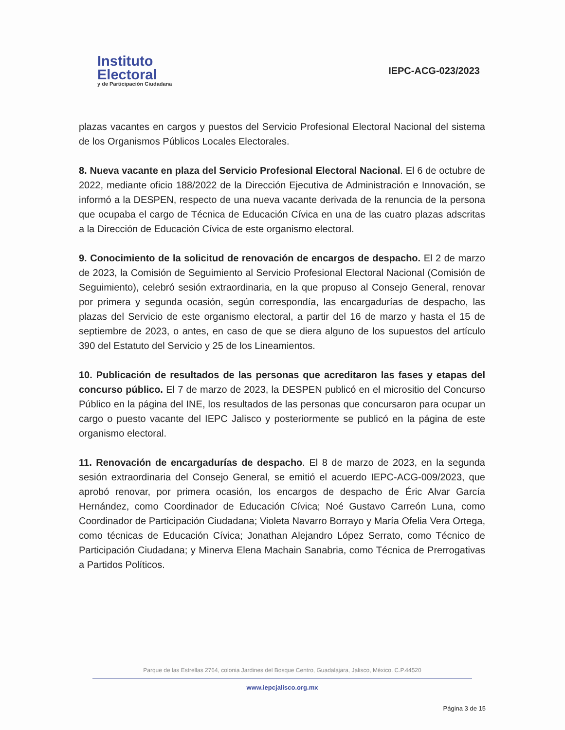Instituto
Electoral
y de Participación Ciudadana
IEPC-ACG-023/2023
plazas vacantes en cargos y puestos del Servicio Profesional Electoral Nacional del sistema de los Organismos Públicos Locales Electorales.
8. Nueva vacante en plaza del Servicio Profesional Electoral Nacional. El 6 de octubre de 2022, mediante oficio 188/2022 de la Dirección Ejecutiva de Administración e Innovación, se informó a la DESPEN, respecto de una nueva vacante derivada de la renuncia de la persona que ocupaba el cargo de Técnica de Educación Cívica en una de las cuatro plazas adscritas a la Dirección de Educación Cívica de este organismo electoral.
9. Conocimiento de la solicitud de renovación de encargos de despacho. El 2 de marzo de 2023, la Comisión de Seguimiento al Servicio Profesional Electoral Nacional (Comisión de Seguimiento), celebró sesión extraordinaria, en la que propuso al Consejo General, renovar por primera y segunda ocasión, según correspondía, las encargadurías de despacho, las plazas del Servicio de este organismo electoral, a partir del 16 de marzo y hasta el 15 de septiembre de 2023, o antes, en caso de que se diera alguno de los supuestos del artículo 390 del Estatuto del Servicio y 25 de los Lineamientos.
10. Publicación de resultados de las personas que acreditaron las fases y etapas del concurso público. El 7 de marzo de 2023, la DESPEN publicó en el micrositio del Concurso Público en la página del INE, los resultados de las personas que concursaron para ocupar un cargo o puesto vacante del IEPC Jalisco y posteriormente se publicó en la página de este organismo electoral.
11. Renovación de encargadurías de despacho. El 8 de marzo de 2023, en la segunda sesión extraordinaria del Consejo General, se emitió el acuerdo IEPC-ACG-009/2023, que aprobó renovar, por primera ocasión, los encargos de despacho de Éric Alvar García Hernández, como Coordinador de Educación Cívica; Noé Gustavo Carreón Luna, como Coordinador de Participación Ciudadana; Violeta Navarro Borrayo y María Ofelia Vera Ortega, como técnicas de Educación Cívica; Jonathan Alejandro López Serrato, como Técnico de Participación Ciudadana; y Minerva Elena Machain Sanabria, como Técnica de Prerrogativas a Partidos Políticos.
Parque de las Estrellas 2764, colonia Jardines del Bosque Centro, Guadalajara, Jalisco, México. C.P.44520
www.iepcjalisco.org.mx
Página 3 de 15